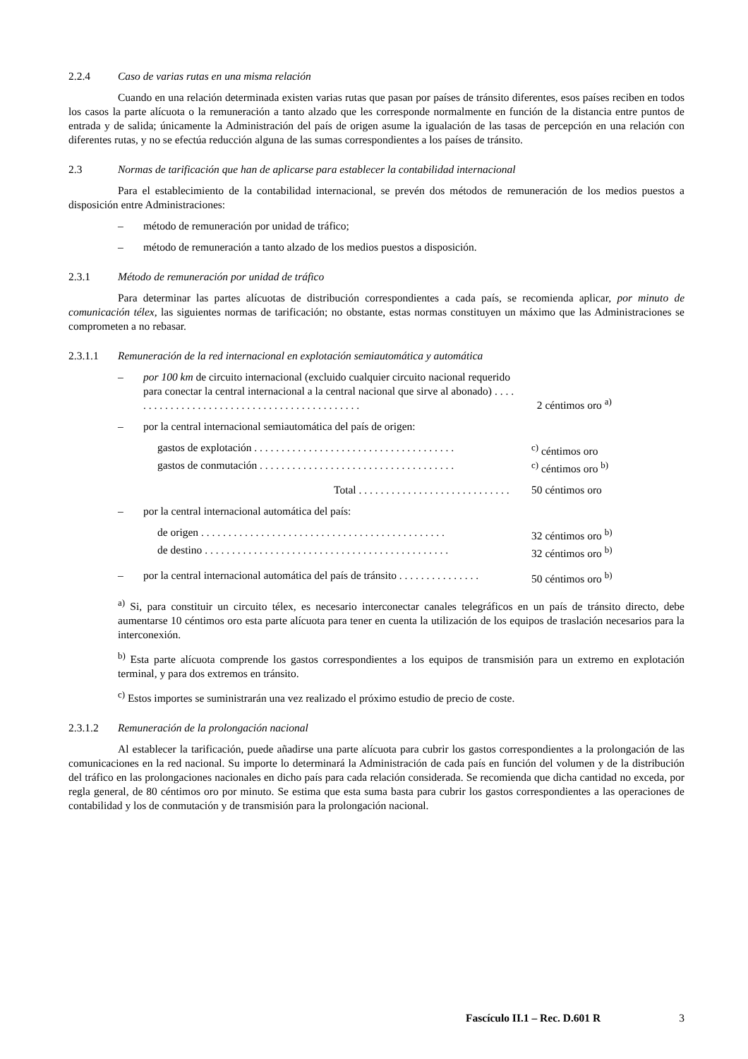2.2.4 Caso de varias rutas en una misma relación
Cuando en una relación determinada existen varias rutas que pasan por países de tránsito diferentes, esos países reciben en todos los casos la parte alícuota o la remuneración a tanto alzado que les corresponde normalmente en función de la distancia entre puntos de entrada y de salida; únicamente la Administración del país de origen asume la igualación de las tasas de percepción en una relación con diferentes rutas, y no se efectúa reducción alguna de las sumas correspondientes a los países de tránsito.
2.3 Normas de tarificación que han de aplicarse para establecer la contabilidad internacional
Para el establecimiento de la contabilidad internacional, se prevén dos métodos de remuneración de los medios puestos a disposición entre Administraciones:
– método de remuneración por unidad de tráfico;
– método de remuneración a tanto alzado de los medios puestos a disposición.
2.3.1 Método de remuneración por unidad de tráfico
Para determinar las partes alícuotas de distribución correspondientes a cada país, se recomienda aplicar, por minuto de comunicación télex, las siguientes normas de tarificación; no obstante, estas normas constituyen un máximo que las Administraciones se comprometen a no rebasar.
2.3.1.1 Remuneración de la red internacional en explotación semiautomática y automática
– por 100 km de circuito internacional (excluido cualquier circuito nacional requerido para conectar la central internacional a la central nacional que sirve al abonado) . . . . . . . . . . . . . . . . . . . . . . . . . . . . . . . . . . . . . . . . . . . .
2 céntimos oro <sup>a)</sup>
– por la central internacional semiautomática del país de origen:
gastos de explotación . . . . . . . . . . . . . . . . . . . . . . . . . . . . . . . . . . . . .
<sup>c)</sup> céntimos oro
gastos de conmutación . . . . . . . . . . . . . . . . . . . . . . . . . . . . . . . . . . . .
<sup>c)</sup> céntimos oro <sup>b)</sup>
Total . . . . . . . . . . . . . . . . . . . . . . . . . . . .
50 céntimos oro
– por la central internacional automática del país:
de origen . . . . . . . . . . . . . . . . . . . . . . . . . . . . . . . . . . . . . . . . . . . . .
32 céntimos oro <sup>b)</sup>
de destino . . . . . . . . . . . . . . . . . . . . . . . . . . . . . . . . . . . . . . . . . . . . .
32 céntimos oro <sup>b)</sup>
– por la central internacional automática del país de tránsito . . . . . . . . . . . . . . .
50 céntimos oro <sup>b)</sup>
<sup>a)</sup> Si, para constituir un circuito télex, es necesario interconectar canales telegráficos en un país de tránsito directo, debe aumentarse 10 céntimos oro esta parte alícuota para tener en cuenta la utilización de los equipos de traslación necesarios para la interconexión.
<sup>b)</sup> Esta parte alícuota comprende los gastos correspondientes a los equipos de transmisión para un extremo en explotación terminal, y para dos extremos en tránsito.
<sup>c)</sup> Estos importes se suministrarán una vez realizado el próximo estudio de precio de coste.
2.3.1.2 Remuneración de la prolongación nacional
Al establecer la tarificación, puede añadirse una parte alícuota para cubrir los gastos correspondientes a la prolongación de las comunicaciones en la red nacional. Su importe lo determinará la Administración de cada país en función del volumen y de la distribución del tráfico en las prolongaciones nacionales en dicho país para cada relación considerada. Se recomienda que dicha cantidad no exceda, por regla general, de 80 céntimos oro por minuto. Se estima que esta suma basta para cubrir los gastos correspondientes a las operaciones de contabilidad y los de conmutación y de transmisión para la prolongación nacional.
Fascículo II.1 – Rec. D.601 R 3